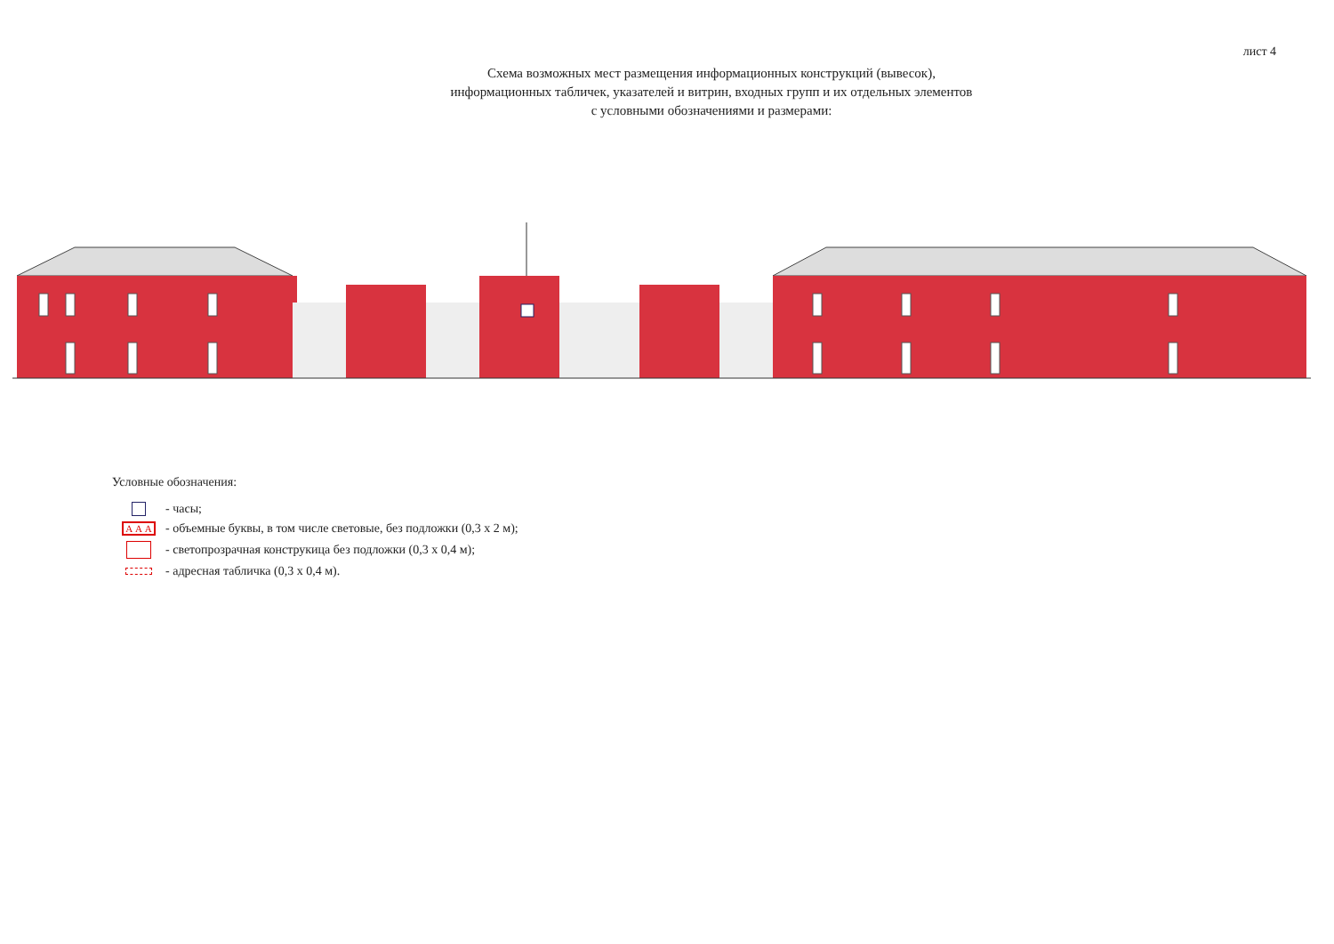лист 4
Схема возможных мест размещения информационных конструкций (вывесок),
информационных табличек, указателей и витрин, входных групп и их отдельных элементов
с условными обозначениями и размерами:
Условные обозначения:
- часы;
А А А
- объемные буквы, в том числе световые, без подложки (0,3 х 2 м);
- светопрозрачная конструкица без подложки (0,3 х 0,4 м);
- адресная табличка (0,3 х 0,4 м).